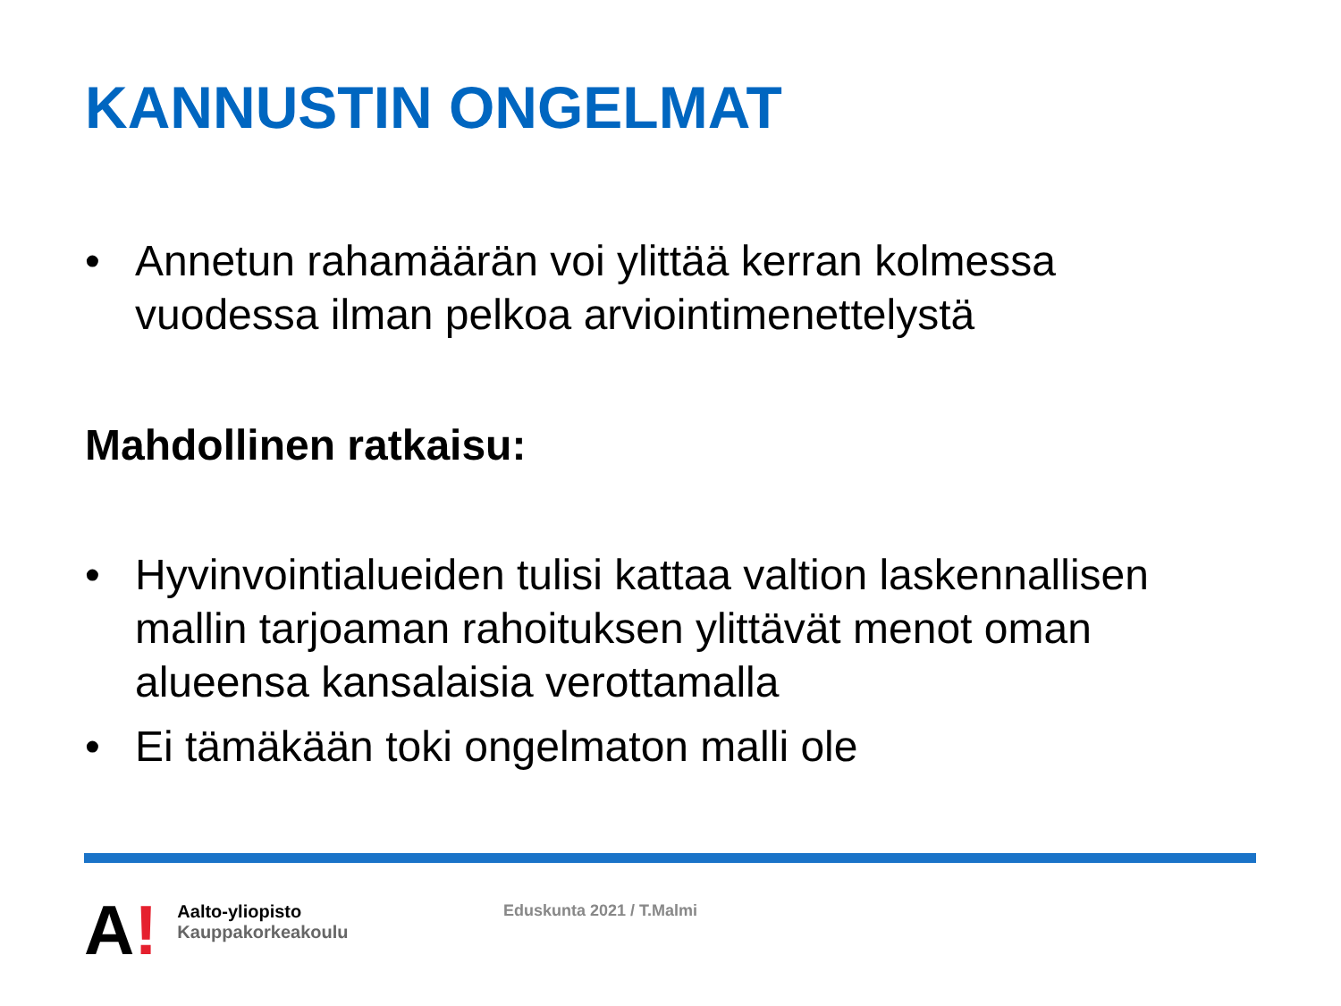KANNUSTIN ONGELMAT
• Annetun rahamäärän voi ylittää kerran kolmessa vuodessa ilman pelkoa arviointimenettelystä
Mahdollinen ratkaisu:
• Hyvinvointialueiden tulisi kattaa valtion laskennallisen mallin tarjoaman rahoituksen ylittävät menot oman alueensa kansalaisia verottamalla
• Ei tämäkään toki ongelmaton malli ole
A!
Aalto-yliopisto
Kauppakorkeakoulu
Eduskunta 2021 / T.Malmi